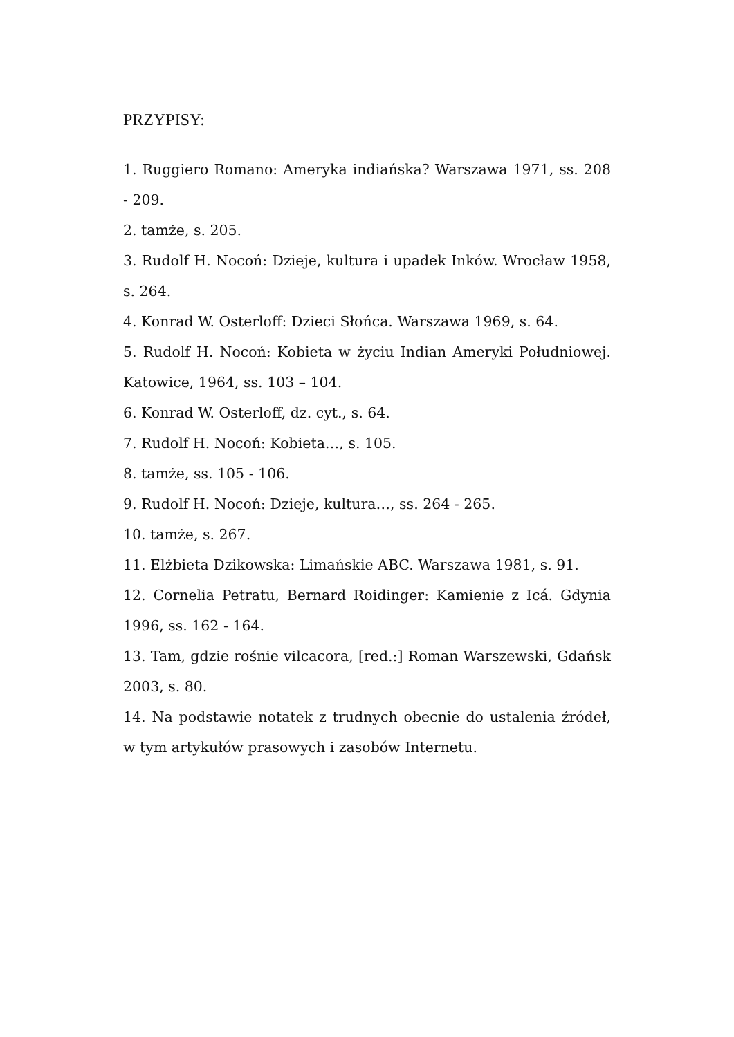PRZYPISY:
1. Ruggiero Romano: Ameryka indiańska? Warszawa 1971, ss. 208 - 209.
2. tamże, s. 205.
3. Rudolf H. Nocoń: Dzieje, kultura i upadek Inków. Wrocław 1958, s. 264.
4. Konrad W. Osterloff: Dzieci Słońca. Warszawa 1969, s. 64.
5. Rudolf H. Nocoń: Kobieta w życiu Indian Ameryki Południowej. Katowice, 1964, ss. 103 – 104.
6. Konrad W. Osterloff, dz. cyt., s. 64.
7. Rudolf H. Nocoń: Kobieta…, s. 105.
8. tamże, ss. 105 - 106.
9. Rudolf H. Nocoń: Dzieje, kultura…, ss. 264 - 265.
10. tamże, s. 267.
11. Elżbieta Dzikowska: Limańskie ABC. Warszawa 1981, s. 91.
12. Cornelia Petratu, Bernard Roidinger: Kamienie z Icá. Gdynia 1996, ss. 162 - 164.
13. Tam, gdzie rośnie vilcacora, [red.:] Roman Warszewski, Gdańsk 2003, s. 80.
14. Na podstawie notatek z trudnych obecnie do ustalenia źródeł, w tym artykułów prasowych i zasobów Internetu.